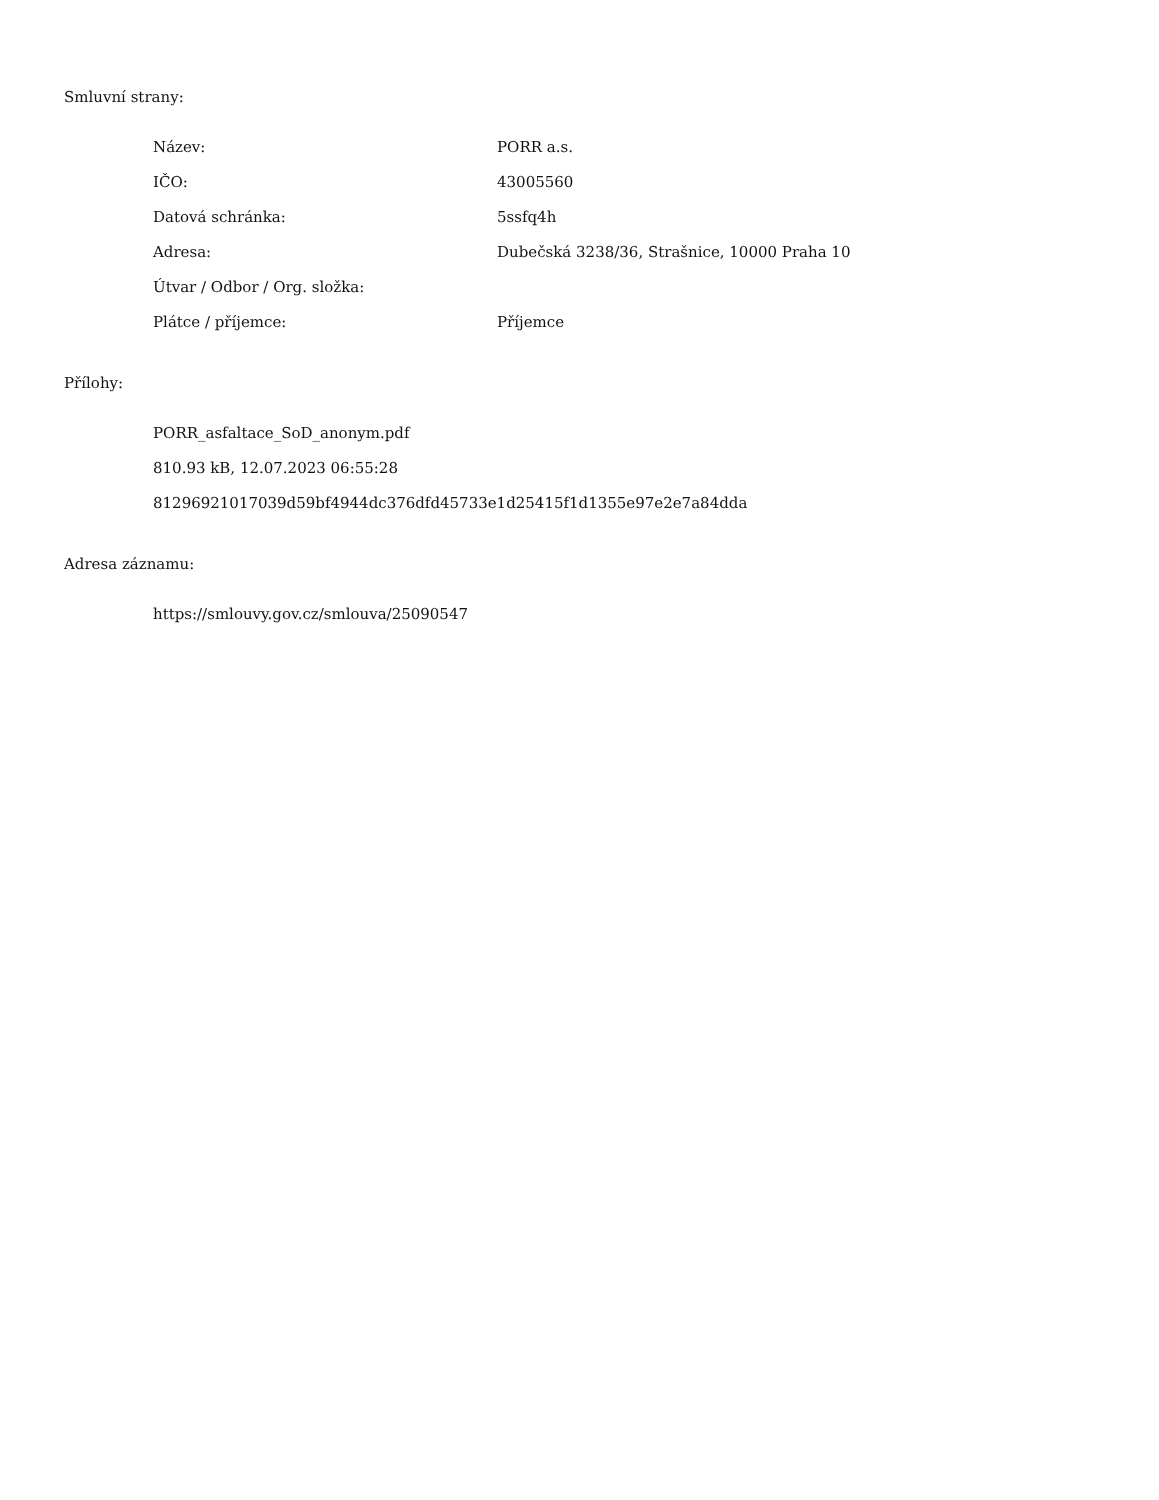Smluvní strany:
| Název: | PORR a.s. |
| IČO: | 43005560 |
| Datová schránka: | 5ssfq4h |
| Adresa: | Dubečská 3238/36, Strašnice, 10000 Praha 10 |
| Útvar / Odbor / Org. složka: | |
| Plátce / příjemce: | Příjemce |
Přílohy:
PORR_asfaltace_SoD_anonym.pdf
810.93 kB, 12.07.2023 06:55:28
81296921017039d59bf4944dc376dfd45733e1d25415f1d1355e97e2e7a84dda
Adresa záznamu:
https://smlouvy.gov.cz/smlouva/25090547